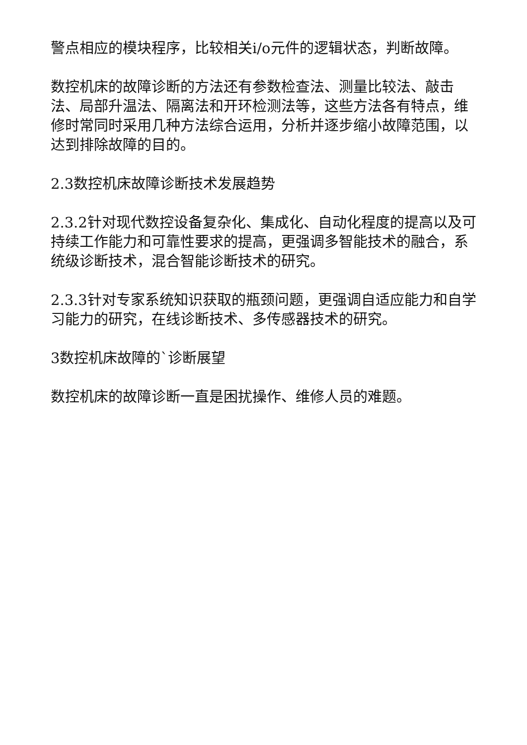警点相应的模块程序，比较相关i/o元件的逻辑状态，判断故障。
数控机床的故障诊断的方法还有参数检查法、测量比较法、敲击法、局部升温法、隔离法和开环检测法等，这些方法各有特点，维修时常同时采用几种方法综合运用，分析并逐步缩小故障范围，以达到排除故障的目的。
2.3数控机床故障诊断技术发展趋势
2.3.2针对现代数控设备复杂化、集成化、自动化程度的提高以及可持续工作能力和可靠性要求的提高，更强调多智能技术的融合，系统级诊断技术，混合智能诊断技术的研究。
2.3.3针对专家系统知识获取的瓶颈问题，更强调自适应能力和自学习能力的研究，在线诊断技术、多传感器技术的研究。
3数控机床故障的`诊断展望
数控机床的故障诊断一直是困扰操作、维修人员的难题。